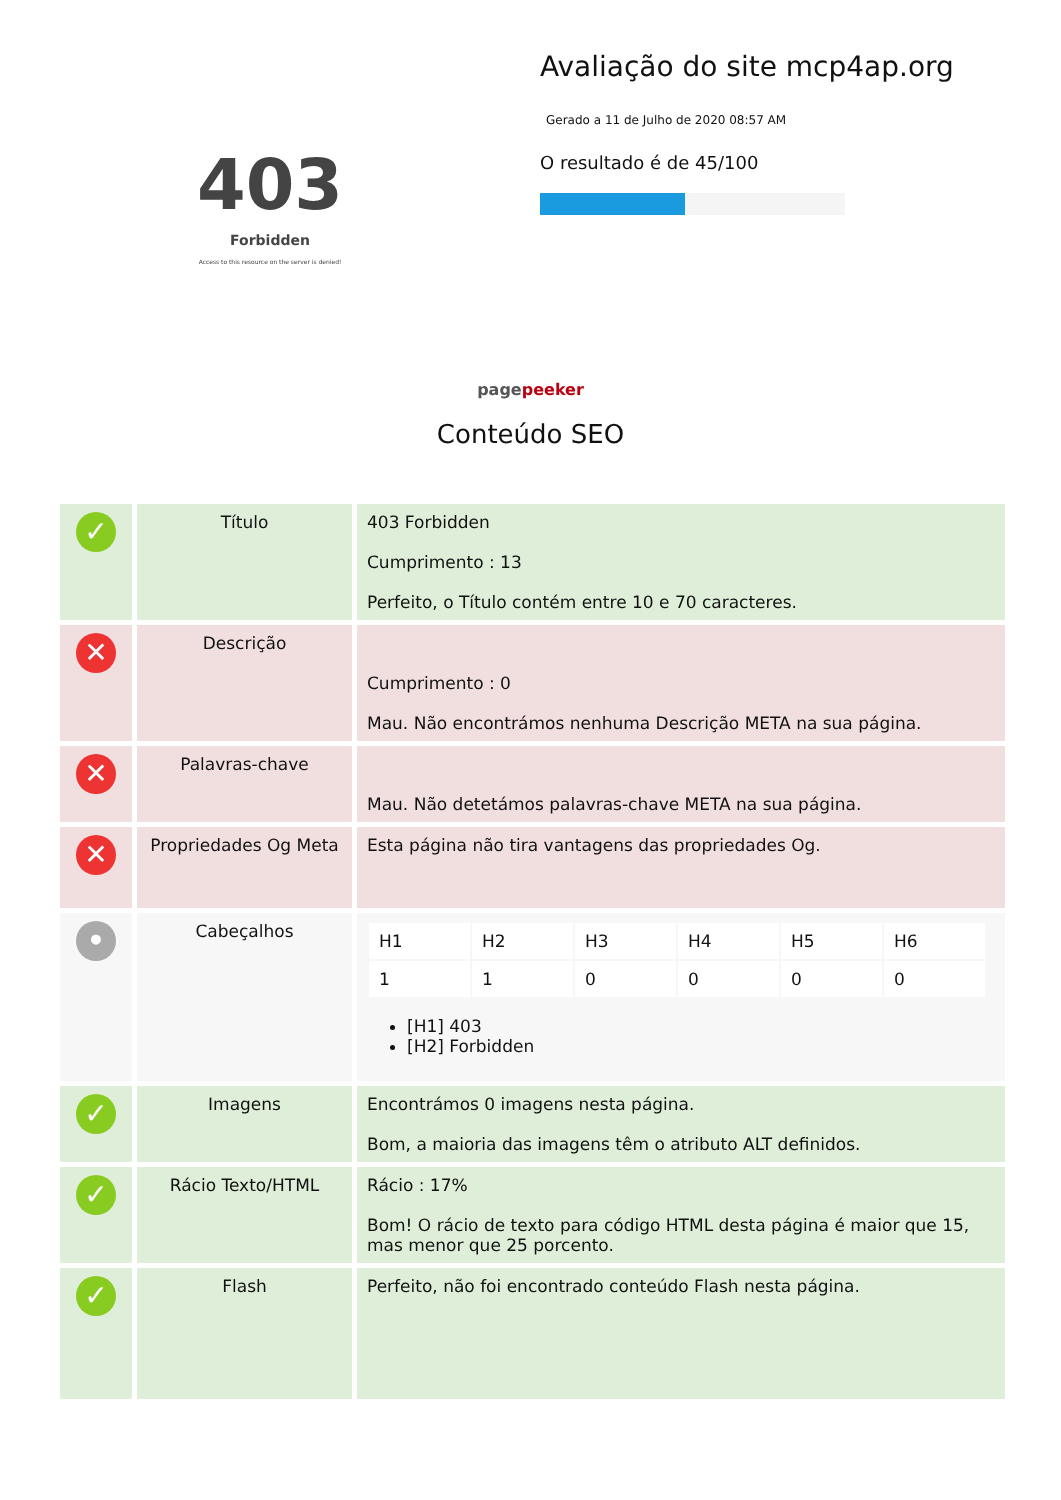403
Forbidden
Access to this resource on the server is denied!
Avaliação do site mcp4ap.org
Gerado a 11 de Julho de 2020 08:57 AM
O resultado é de 45/100
pagepeeker
Conteúdo SEO
| ✓ | Título | 403 Forbidden Cumprimento : 13 Perfeito, o Título contém entre 10 e 70 caracteres. |
| ✕ | Descrição | Cumprimento : 0 Mau. Não encontrámos nenhuma Descrição META na sua página. |
| ✕ | Palavras-chave | Mau. Não detetámos palavras-chave META na sua página. |
| ✕ | Propriedades Og Meta | Esta página não tira vantagens das propriedades Og. |
| • | Cabeçalhos | / H1 / H2 / H3 / H4 / H5 / H6 / / 1 / 1 / 0 / 0 / 0 / 0 / [H1] 403 [H2] Forbidden |
| ✓ | Imagens | Encontrámos 0 imagens nesta página. Bom, a maioria das imagens têm o atributo ALT definidos. |
| ✓ | Rácio Texto/HTML | Rácio : 17% Bom! O rácio de texto para código HTML desta página é maior que 15, mas menor que 25 porcento. |
| ✓ | Flash | Perfeito, não foi encontrado conteúdo Flash nesta página. |